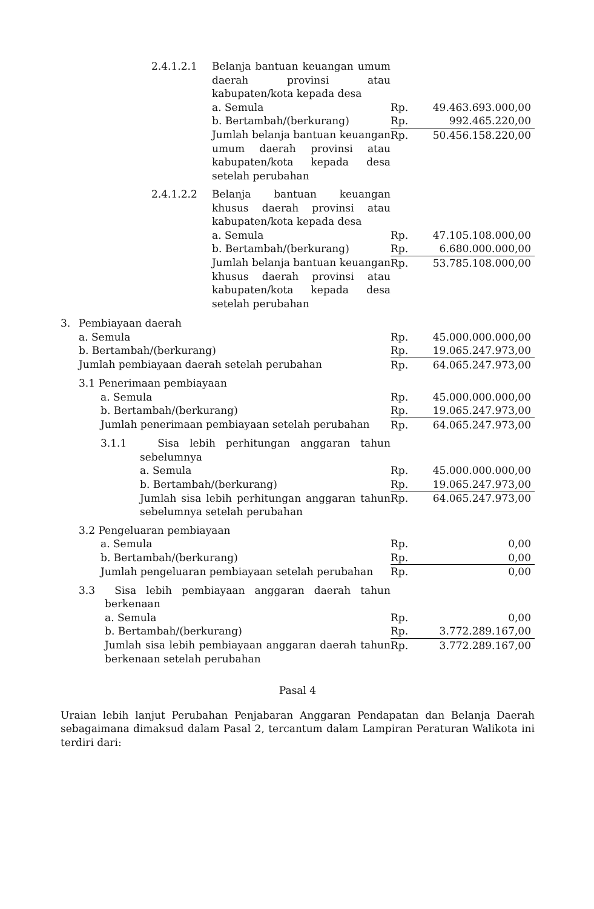| | 2.4.1.2.1 | Belanja bantuan keuangan umum daerah provinsi atau kabupaten/kota kepada desa | | |
| | | a. Semula | Rp. | 49.463.693.000,00 |
| | | b. Bertambah/(berkurang) | Rp. | 992.465.220,00 |
| | | Jumlah belanja bantuan keuangan umum daerah provinsi atau kabupaten/kota kepada desa setelah perubahan | Rp. | 50.456.158.220,00 |
| | 2.4.1.2.2 | Belanja bantuan keuangan khusus daerah provinsi atau kabupaten/kota kepada desa | | |
| | | a. Semula | Rp. | 47.105.108.000,00 |
| | | b. Bertambah/(berkurang) | Rp. | 6.680.000.000,00 |
| | | Jumlah belanja bantuan keuangan khusus daerah provinsi atau kabupaten/kota kepada desa setelah perubahan | Rp. | 53.785.108.000,00 |
| 3. | Pembiayaan daerah | | | |
| | a. Semula | | Rp. | 45.000.000.000,00 |
| | b. Bertambah/(berkurang) | | Rp. | 19.065.247.973,00 |
| | Jumlah pembiayaan daerah setelah perubahan | | Rp. | 64.065.247.973,00 |
| | 3.1 Penerimaan pembiayaan | | | |
| | | a. Semula | Rp. | 45.000.000.000,00 |
| | | b. Bertambah/(berkurang) | Rp. | 19.065.247.973,00 |
| | | Jumlah penerimaan pembiayaan setelah perubahan | Rp. | 64.065.247.973,00 |
| | | 3.1.1 Sisa lebih perhitungan anggaran tahun sebelumnya | | |
| | | a. Semula | Rp. | 45.000.000.000,00 |
| | | b. Bertambah/(berkurang) | Rp. | 19.065.247.973,00 |
| | | Jumlah sisa lebih perhitungan anggaran tahun sebelumnya setelah perubahan | Rp. | 64.065.247.973,00 |
| | 3.2 Pengeluaran pembiayaan | | | |
| | | a. Semula | Rp. | 0,00 |
| | | b. Bertambah/(berkurang) | Rp. | 0,00 |
| | | Jumlah pengeluaran pembiayaan setelah perubahan | Rp. | 0,00 |
| | 3.3 Sisa lebih pembiayaan anggaran daerah tahun berkenaan | | | |
| | a. Semula | | Rp. | 0,00 |
| | b. Bertambah/(berkurang) | | Rp. | 3.772.289.167,00 |
| | Jumlah sisa lebih pembiayaan anggaran daerah tahun berkenaan setelah perubahan | | Rp. | 3.772.289.167,00 |
Pasal 4
Uraian lebih lanjut Perubahan Penjabaran Anggaran Pendapatan dan Belanja Daerah sebagaimana dimaksud dalam Pasal 2, tercantum dalam Lampiran Peraturan Walikota ini terdiri dari: